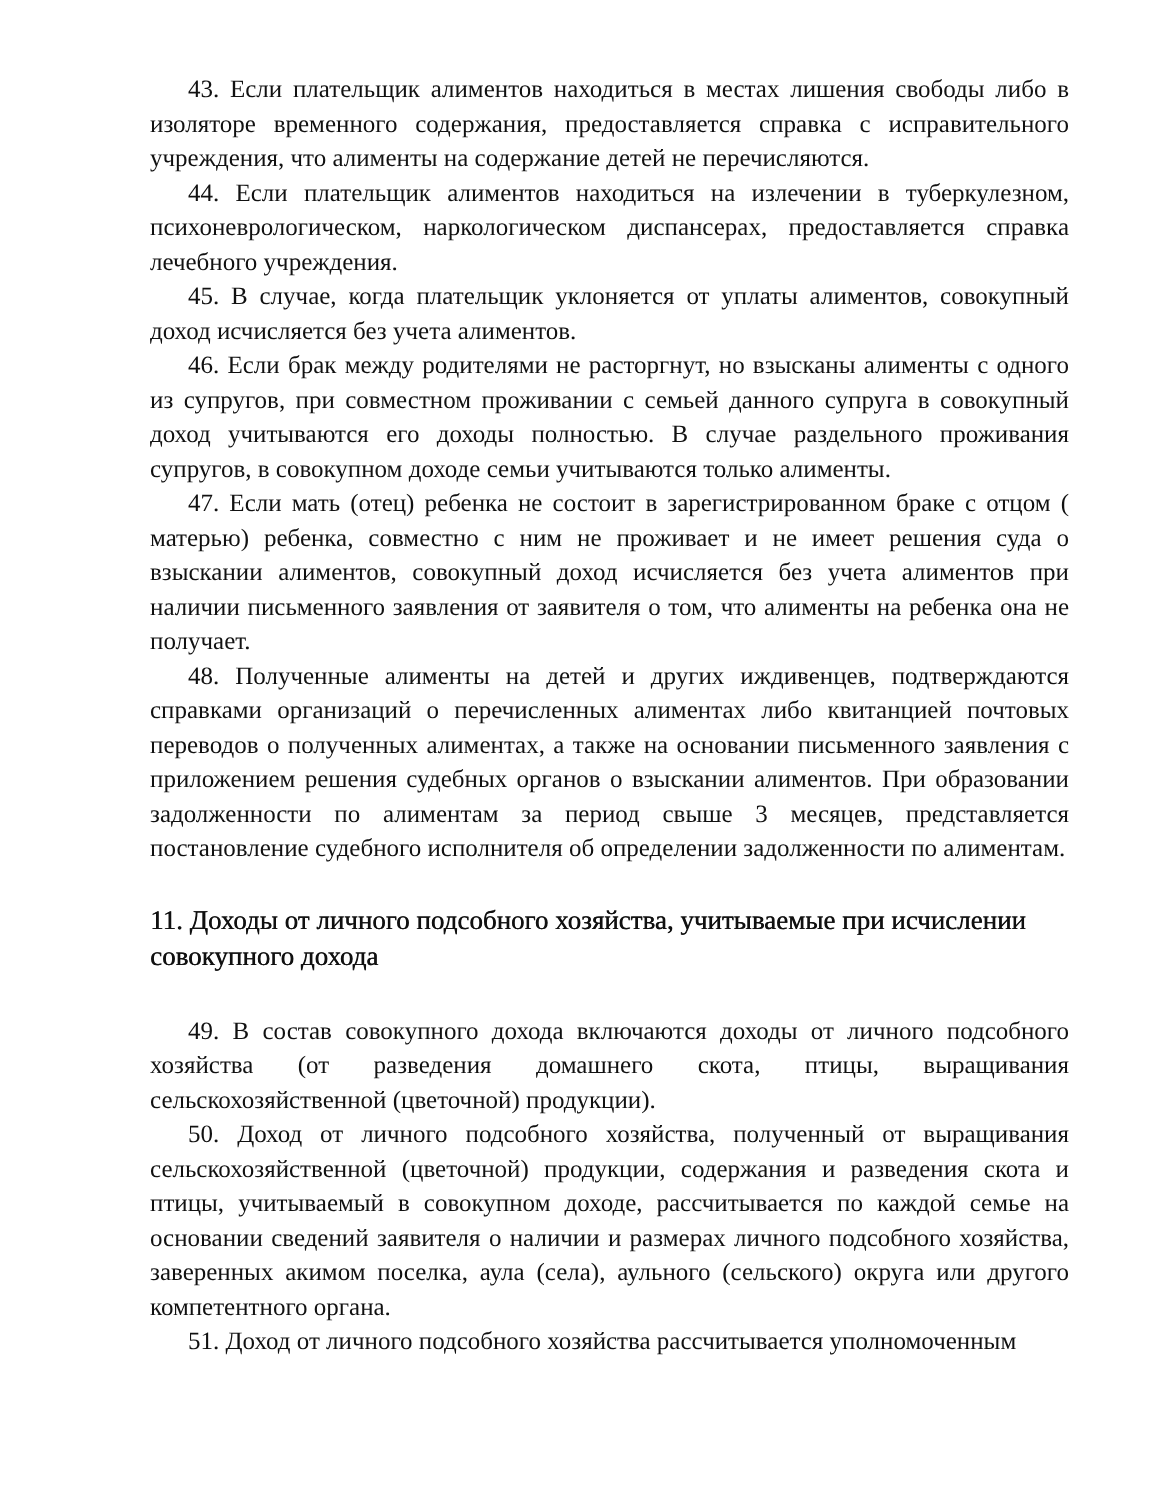43. Если плательщик алиментов находиться в местах лишения свободы либо в изоляторе временного содержания, предоставляется справка с исправительного учреждения, что алименты на содержание детей не перечисляются.
44. Если плательщик алиментов находиться на излечении в туберкулезном, психоневрологическом, наркологическом диспансерах, предоставляется справка лечебного учреждения.
45. В случае, когда плательщик уклоняется от уплаты алиментов, совокупный доход исчисляется без учета алиментов.
46. Если брак между родителями не расторгнут, но взысканы алименты с одного из супругов, при совместном проживании с семьей данного супруга в совокупный доход учитываются его доходы полностью. В случае раздельного проживания супругов, в совокупном доходе семьи учитываются только алименты.
47. Если мать (отец) ребенка не состоит в зарегистрированном браке с отцом ( матерью) ребенка, совместно с ним не проживает и не имеет решения суда о взыскании алиментов, совокупный доход исчисляется без учета алиментов при наличии письменного заявления от заявителя о том, что алименты на ребенка она не получает.
48. Полученные алименты на детей и других иждивенцев, подтверждаются справками организаций о перечисленных алиментах либо квитанцией почтовых переводов о полученных алиментах, а также на основании письменного заявления с приложением решения судебных органов о взыскании алиментов. При образовании задолженности по алиментам за период свыше 3 месяцев, представляется постановление судебного исполнителя об определении задолженности по алиментам.
11. Доходы от личного подсобного хозяйства, учитываемые при исчислении совокупного дохода
49. В состав совокупного дохода включаются доходы от личного подсобного хозяйства (от разведения домашнего скота, птицы, выращивания сельскохозяйственной (цветочной) продукции).
50. Доход от личного подсобного хозяйства, полученный от выращивания сельскохозяйственной (цветочной) продукции, содержания и разведения скота и птицы, учитываемый в совокупном доходе, рассчитывается по каждой семье на основании сведений заявителя о наличии и размерах личного подсобного хозяйства, заверенных акимом поселка, аула (села), аульного (сельского) округа или другого компетентного органа.
51. Доход от личного подсобного хозяйства рассчитывается уполномоченным